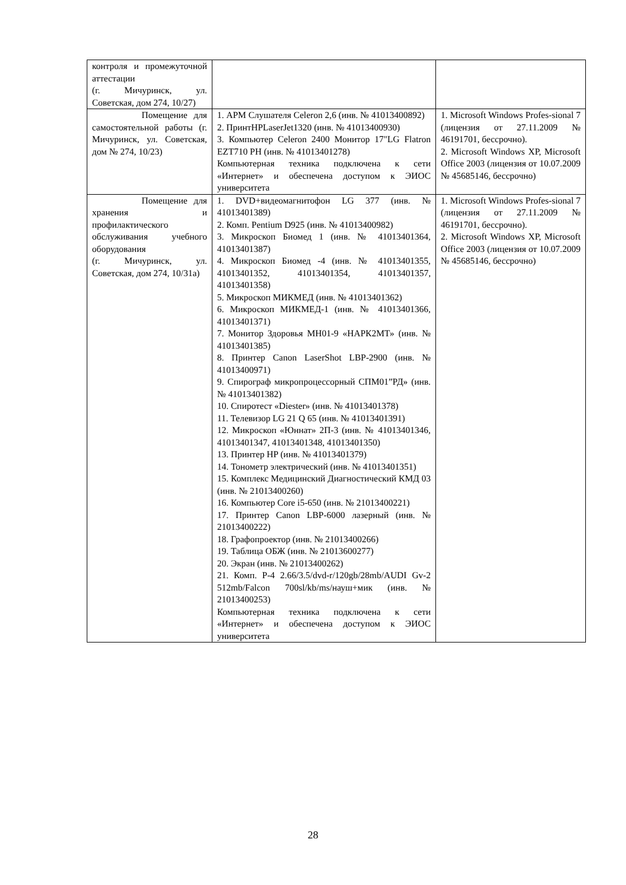| контроля и промежуточной аттестации (г. Мичуринск, ул. Советская, дом 274, 10/27) | | |
| Помещение для самостоятельной работы (г. Мичуринск, ул. Советская, дом № 274, 10/23) | 1. АРМ Слушателя Celeron 2,6 (инв. № 41013400892) 2. ПринтHPLaserJet1320 (инв. № 41013400930) 3. Компьютер Celeron 2400 Монитор 17"LG Flatron EZT710 PH (инв. № 41013401278) Компьютерная техника подключена к сети «Интернет» и обеспечена доступом к ЭИОС университета | 1. Microsoft Windows Profes-sional 7 (лицензия от 27.11.2009 № 46191701, бессрочно). 2. Microsoft Windows XP, Microsoft Office 2003 (лицензия от 10.07.2009 № 45685146, бессрочно) |
| Помещение для хранения и профилактического обслуживания учебного оборудования (г. Мичуринск, ул. Советская, дом 274, 10/31а) | 1. DVD+видеомагнитофон LG 377 (инв. № 41013401389) 2. Комп. Pentium D925 (инв. № 41013400982) 3. Микроскоп Биомед 1 (инв. № 41013401364, 41013401387) 4. Микроскоп Биомед -4 (инв. № 41013401355, 41013401352, 41013401354, 41013401357, 41013401358) 5. Микроскоп МИКМЕД (инв. № 41013401362) 6. Микроскоп МИКМЕД-1 (инв. № 41013401366, 41013401371) 7. Монитор Здоровья МН01-9 «НАРК2МТ» (инв. № 41013401385) 8. Принтер Canon LaserShot LBP-2900 (инв. № 41013400971) 9. Спирограф микропроцессорный СПМ01”РД» (инв. № 41013401382) 10. Спиротест «Diester» (инв. № 41013401378) 11. Телевизор LG 21 Q 65 (инв. № 41013401391) 12. Микроскоп «Юннат» 2П-3 (инв. № 41013401346, 41013401347, 41013401348, 41013401350) 13. Принтер HP (инв. № 41013401379) 14. Тонометр электрический (инв. № 41013401351) 15. Комплекс Медицинский Диагностический КМД 03 (инв. № 21013400260) 16. Компьютер Core i5-650 (инв. № 21013400221) 17. Принтер Canon LBP-6000 лазерный (инв. № 21013400222) 18. Графопроектор (инв. № 21013400266) 19. Таблица ОБЖ (инв. № 21013600277) 20. Экран (инв. № 21013400262) 21. Комп. P-4 2.66/3.5/dvd-r/120gb/28mb/AUDI Gv-2 512mb/Falcon 700sl/kb/ms/науш+мик (инв. № 21013400253) Компьютерная техника подключена к сети «Интернет» и обеспечена доступом к ЭИОС университета | 1. Microsoft Windows Profes-sional 7 (лицензия от 27.11.2009 № 46191701, бессрочно). 2. Microsoft Windows XP, Microsoft Office 2003 (лицензия от 10.07.2009 № 45685146, бессрочно) |
28